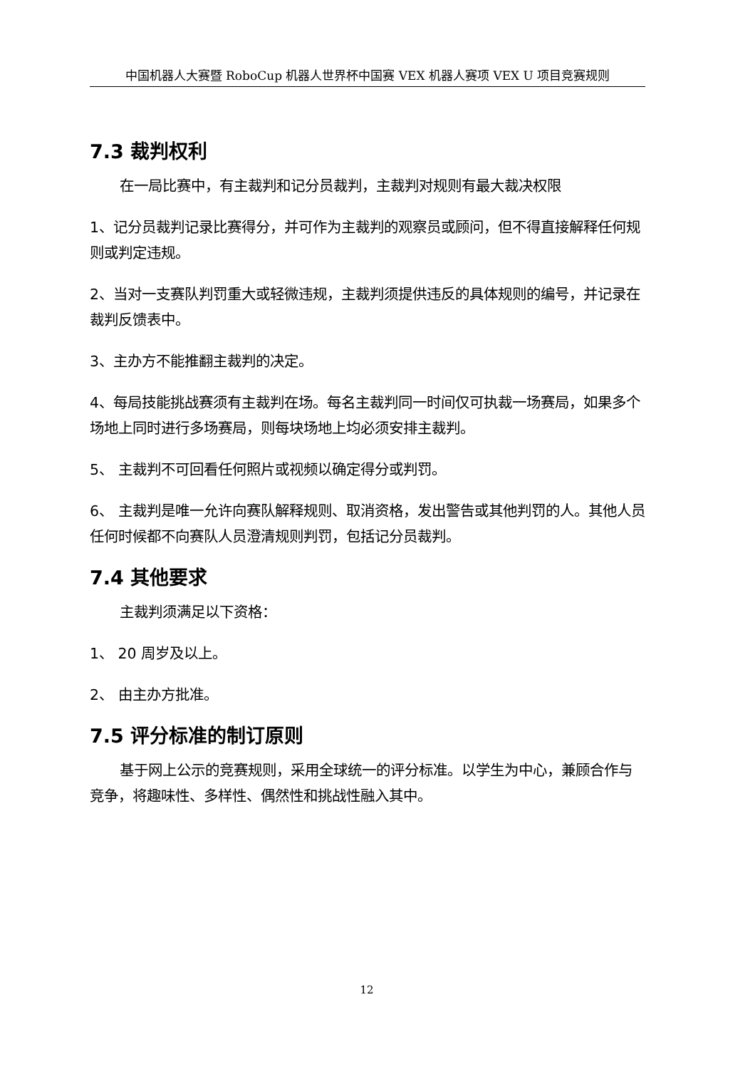中国机器人大赛暨 RoboCup 机器人世界杯中国赛 VEX 机器人赛项 VEX U 项目竞赛规则
7.3 裁判权利
在一局比赛中，有主裁判和记分员裁判，主裁判对规则有最大裁决权限
1、记分员裁判记录比赛得分，并可作为主裁判的观察员或顾问，但不得直接解释任何规则或判定违规。
2、当对一支赛队判罚重大或轻微违规，主裁判须提供违反的具体规则的编号，并记录在裁判反馈表中。
3、主办方不能推翻主裁判的决定。
4、每局技能挑战赛须有主裁判在场。每名主裁判同一时间仅可执裁一场赛局，如果多个场地上同时进行多场赛局，则每块场地上均必须安排主裁判。
5、 主裁判不可回看任何照片或视频以确定得分或判罚。
6、 主裁判是唯一允许向赛队解释规则、取消资格，发出警告或其他判罚的人。其他人员任何时候都不向赛队人员澄清规则判罚，包括记分员裁判。
7.4 其他要求
主裁判须满足以下资格：
1、 20 周岁及以上。
2、 由主办方批准。
7.5 评分标准的制订原则
基于网上公示的竞赛规则，采用全球统一的评分标准。以学生为中心，兼顾合作与竞争，将趣味性、多样性、偶然性和挑战性融入其中。
12